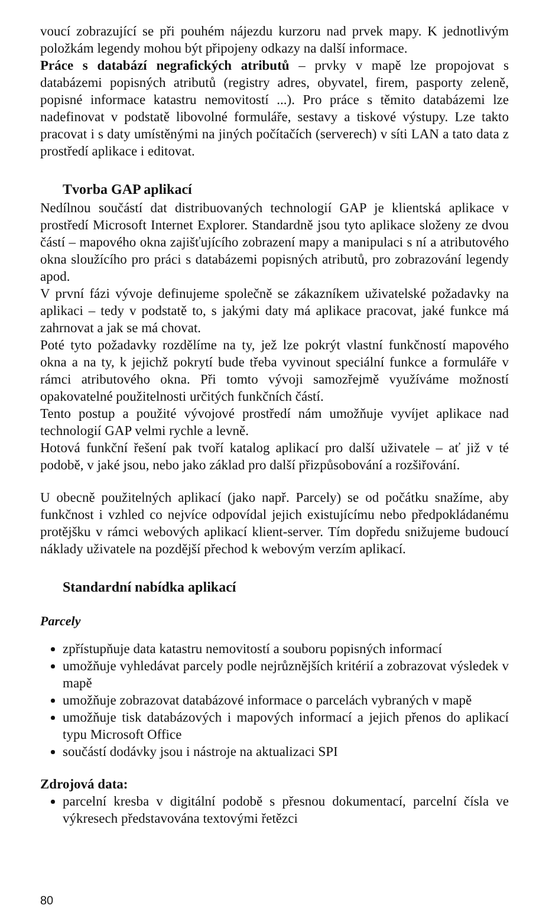voucí zobrazující se při pouhém nájezdu kurzoru nad prvek mapy. K jednotlivým položkám legendy mohou být připojeny odkazy na další informace.
Práce s databází negrafických atributů – prvky v mapě lze propojovat s databázemi popisných atributů (registry adres, obyvatel, firem, pasporty zeleně, popisné informace katastru nemovitostí ...). Pro práce s těmito databázemi lze nadefinovat v podstatě libovolné formuláře, sestavy a tiskové výstupy. Lze takto pracovat i s daty umístěnými na jiných počítačích (serverech) v síti LAN a tato data z prostředí aplikace i editovat.
Tvorba GAP aplikací
Nedílnou součástí dat distribuovaných technologií GAP je klientská aplikace v prostředí Microsoft Internet Explorer. Standardně jsou tyto aplikace složeny ze dvou částí – mapového okna zajišťujícího zobrazení mapy a manipulaci s ní a atributového okna sloužícího pro práci s databázemi popisných atributů, pro zobrazování legendy apod.
V první fázi vývoje definujeme společně se zákazníkem uživatelské požadavky na aplikaci – tedy v podstatě to, s jakými daty má aplikace pracovat, jaké funkce má zahrnovat a jak se má chovat.
Poté tyto požadavky rozdělíme na ty, jež lze pokrýt vlastní funkčností mapového okna a na ty, k jejichž pokrytí bude třeba vyvinout speciální funkce a formuláře v rámci atributového okna. Při tomto vývoji samozřejmě využíváme možností opakovatelné použitelnosti určitých funkčních částí.
Tento postup a použité vývojové prostředí nám umožňuje vyvíjet aplikace nad technologií GAP velmi rychle a levně.
Hotová funkční řešení pak tvoří katalog aplikací pro další uživatele – ať již v té podobě, v jaké jsou, nebo jako základ pro další přizpůsobování a rozšiřování.
U obecně použitelných aplikací (jako např. Parcely) se od počátku snažíme, aby funkčnost i vzhled co nejvíce odpovídal jejich existujícímu nebo předpokládanému protějšku v rámci webových aplikací klient-server. Tím dopředu snižujeme budoucí náklady uživatele na pozdější přechod k webovým verzím aplikací.
Standardní nabídka aplikací
Parcely
zpřístupňuje data katastru nemovitostí a souboru popisných informací
umožňuje vyhledávat parcely podle nejrůznějších kritérií a zobrazovat výsledek v mapě
umožňuje zobrazovat databázové informace o parcelách vybraných v mapě
umožňuje tisk databázových i mapových informací a jejich přenos do aplikací typu Microsoft Office
součástí dodávky jsou i nástroje na aktualizaci SPI
Zdrojová data:
parcelní kresba v digitální podobě s přesnou dokumentací, parcelní čísla ve výkresech představována textovými řetězci
80